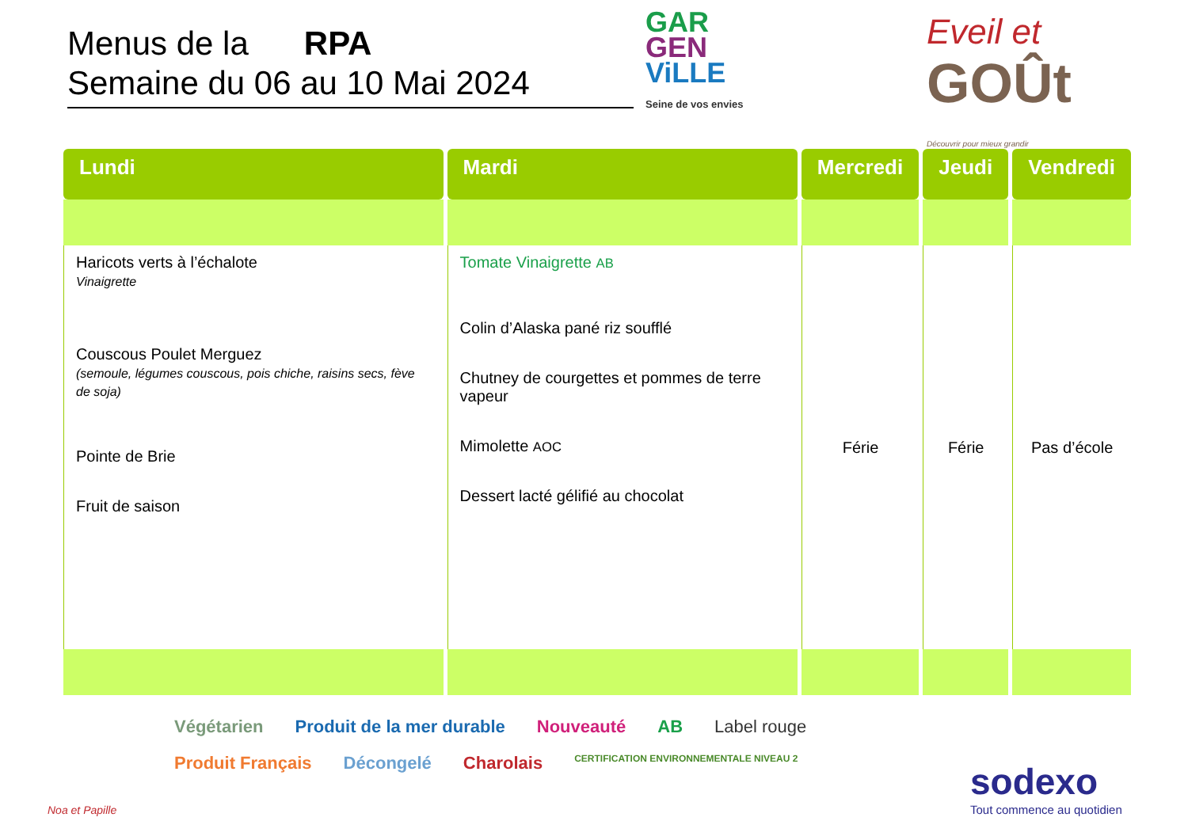Menus de la RPA
Semaine du 06 au 10 Mai 2024
GAR
GEN
ViLLE
Seine de vos envies
Eveil et
GOÛt
Découvrir pour mieux grandir
| Lundi | Mardi | Mercredi | Jeudi | Vendredi |
| --- | --- | --- | --- | --- |
| Haricots verts à l’échalote Vinaigrette Couscous Poulet Merguez (semoule, légumes couscous, pois chiche, raisins secs, fève de soja) Pointe de Brie Fruit de saison | Tomate Vinaigrette AB Colin d’Alaska pané riz soufflé Chutney de courgettes et pommes de terre vapeur Mimolette AOC Dessert lacté gélifié au chocolat | Férie | Férie | Pas d’école |
Noa et Papille
Végétarien Produit de la mer durable Nouveauté AB Label rouge Produit Français Décongelé Charolais CERTIFICATION ENVIRONNEMENTALE NIVEAU 2
sodexo
Tout commence au quotidien